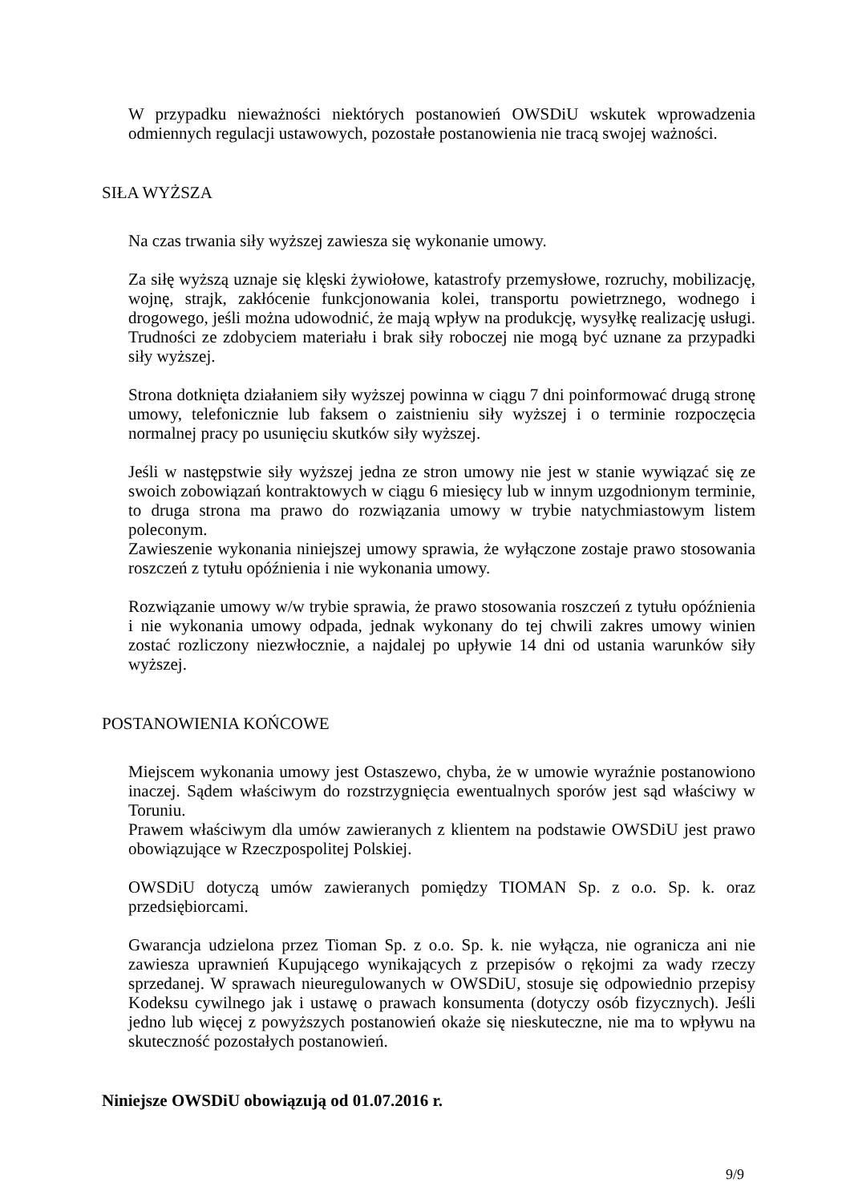W przypadku nieważności niektórych postanowień OWSDiU wskutek wprowadzenia odmiennych regulacji ustawowych, pozostałe postanowienia nie tracą swojej ważności.
SIŁA WYŻSZA
Na czas trwania siły wyższej zawiesza się wykonanie umowy.
Za siłę wyższą uznaje się klęski żywiołowe, katastrofy przemysłowe, rozruchy, mobilizację, wojnę, strajk, zakłócenie funkcjonowania kolei, transportu powietrznego, wodnego i drogowego, jeśli można udowodnić, że mają wpływ na produkcję, wysyłkę realizację usługi. Trudności ze zdobyciem materiału i brak siły roboczej nie mogą być uznane za przypadki siły wyższej.
Strona dotknięta działaniem siły wyższej powinna w ciągu 7 dni poinformować drugą stronę umowy, telefonicznie lub faksem o zaistnieniu siły wyższej i o terminie rozpoczęcia normalnej pracy po usunięciu skutków siły wyższej.
Jeśli w następstwie siły wyższej jedna ze stron umowy nie jest w stanie wywiązać się ze swoich zobowiązań kontraktowych w ciągu 6 miesięcy lub w innym uzgodnionym terminie, to druga strona ma prawo do rozwiązania umowy w trybie natychmiastowym listem poleconym.
Zawieszenie wykonania niniejszej umowy sprawia, że wyłączone zostaje prawo stosowania roszczeń z tytułu opóźnienia i nie wykonania umowy.
Rozwiązanie umowy w/w trybie sprawia, że prawo stosowania roszczeń z tytułu opóźnienia i nie wykonania umowy odpada, jednak wykonany do tej chwili zakres umowy winien zostać rozliczony niezwłocznie, a najdalej po upływie 14 dni od ustania warunków siły wyższej.
POSTANOWIENIA KOŃCOWE
Miejscem wykonania umowy jest Ostaszewo, chyba, że w umowie wyraźnie postanowiono inaczej. Sądem właściwym do rozstrzygnięcia ewentualnych sporów jest sąd właściwy w Toruniu.
Prawem właściwym dla umów zawieranych z klientem na podstawie OWSDiU jest prawo obowiązujące w Rzeczpospolitej Polskiej.
OWSDiU dotyczą umów zawieranych pomiędzy TIOMAN Sp. z o.o. Sp. k. oraz przedsiębiorcami.
Gwarancja udzielona przez Tioman Sp. z o.o. Sp. k. nie wyłącza, nie ogranicza ani nie zawiesza uprawnień Kupującego wynikających z przepisów o rękojmi za wady rzeczy sprzedanej. W sprawach nieuregulowanych w OWSDiU, stosuje się odpowiednio przepisy Kodeksu cywilnego jak i ustawę o prawach konsumenta (dotyczy osób fizycznych). Jeśli jedno lub więcej z powyższych postanowień okaże się nieskuteczne, nie ma to wpływu na skuteczność pozostałych postanowień.
Niniejsze OWSDiU obowiązują od 01.07.2016 r.
9/9